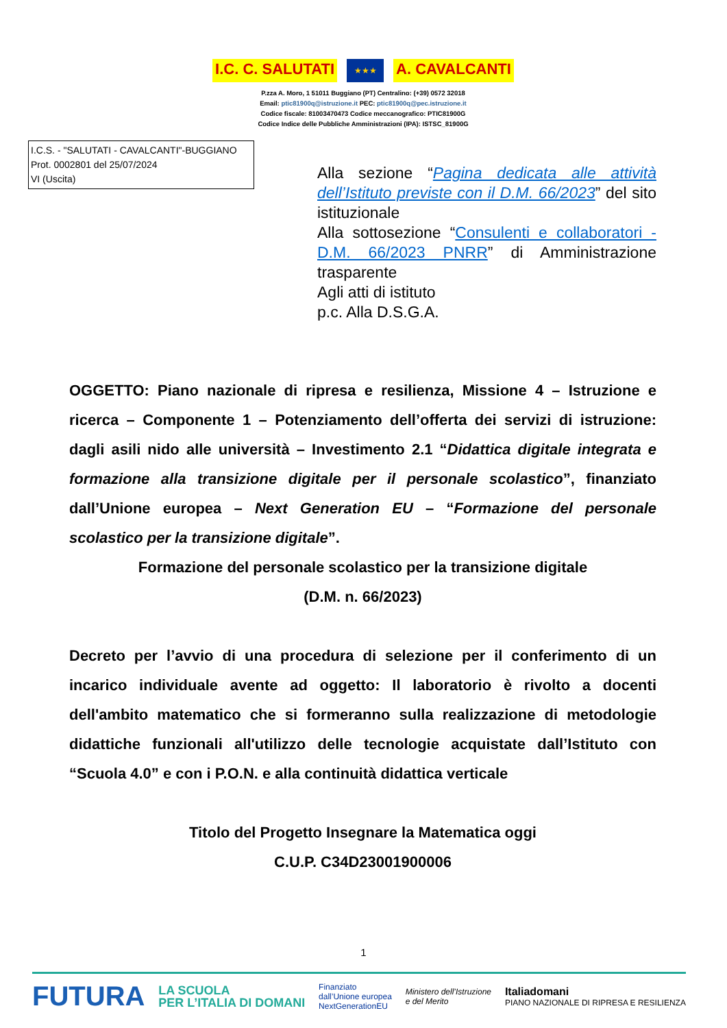I.C. C. SALUTATI
★★★
A. CAVALCANTI
P.zza A. Moro, 1 51011 Buggiano (PT) Centralino: (+39) 0572 32018
Email: ptic81900q@istruzione.it PEC: ptic81900q@pec.istruzione.it
Codice fiscale: 81003470473 Codice meccanografico: PTIC81900G
Codice Indice delle Pubbliche Amministrazioni (IPA): ISTSC_81900G
I.C.S. - "SALUTATI - CAVALCANTI"-BUGGIANO
Prot. 0002801 del 25/07/2024
VI (Uscita)
Alla sezione “Pagina dedicata alle attività dell’Istituto previste con il D.M. 66/2023” del sito istituzionale
Alla sottosezione “Consulenti e collaboratori - D.M. 66/2023 PNRR” di Amministrazione trasparente
Agli atti di istituto
p.c. Alla D.S.G.A.
OGGETTO: Piano nazionale di ripresa e resilienza, Missione 4 – Istruzione e ricerca – Componente 1 – Potenziamento dell’offerta dei servizi di istruzione: dagli asili nido alle università – Investimento 2.1 “Didattica digitale integrata e formazione alla transizione digitale per il personale scolastico”, finanziato dall’Unione europea – Next Generation EU – “Formazione del personale scolastico per la transizione digitale”.
Formazione del personale scolastico per la transizione digitale
(D.M. n. 66/2023)
Decreto per l’avvio di una procedura di selezione per il conferimento di un incarico individuale avente ad oggetto: Il laboratorio è rivolto a docenti dell'ambito matematico che si formeranno sulla realizzazione di metodologie didattiche funzionali all'utilizzo delle tecnologie acquistate dall’Istituto con “Scuola 4.0” e con i P.O.N. e alla continuità didattica verticale
Titolo del Progetto Insegnare la Matematica oggi
C.U.P. C34D23001900006
1
FUTURA LA SCUOLA
PER L’ITALIA DI DOMANI Finanziato
dall’Unione europea
NextGenerationEU Ministero dell’Istruzione
e del Merito Italiadomani
PIANO NAZIONALE DI RIPRESA E RESILIENZA